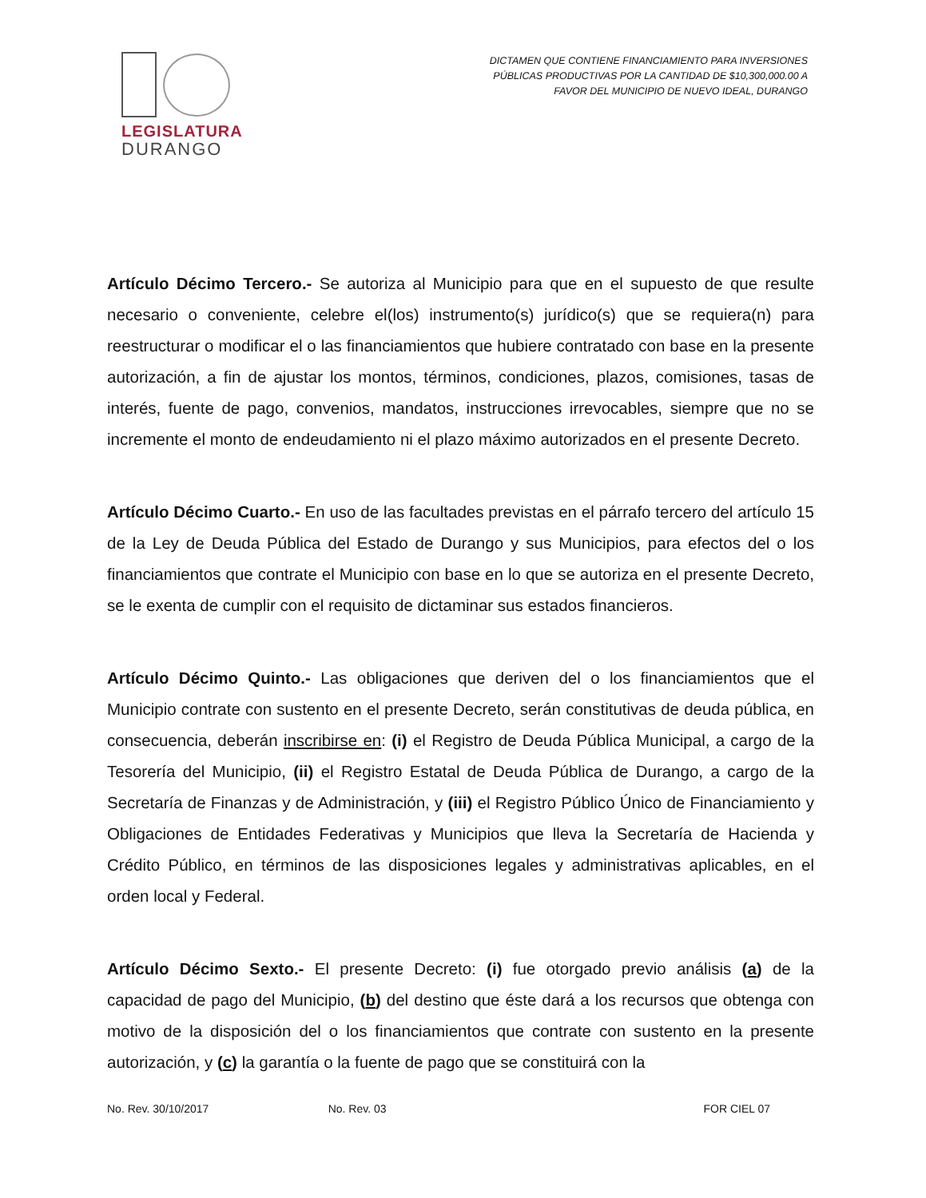LEGISLATURA
DURANGO
DICTAMEN QUE CONTIENE FINANCIAMIENTO PARA INVERSIONES
PÚBLICAS PRODUCTIVAS POR LA CANTIDAD DE $10,300,000.00 A
FAVOR DEL MUNICIPIO DE NUEVO IDEAL, DURANGO
Artículo Décimo Tercero.- Se autoriza al Municipio para que en el supuesto de que resulte necesario o conveniente, celebre el(los) instrumento(s) jurídico(s) que se requiera(n) para reestructurar o modificar el o las financiamientos que hubiere contratado con base en la presente autorización, a fin de ajustar los montos, términos, condiciones, plazos, comisiones, tasas de interés, fuente de pago, convenios, mandatos, instrucciones irrevocables, siempre que no se incremente el monto de endeudamiento ni el plazo máximo autorizados en el presente Decreto.
Artículo Décimo Cuarto.- En uso de las facultades previstas en el párrafo tercero del artículo 15 de la Ley de Deuda Pública del Estado de Durango y sus Municipios, para efectos del o los financiamientos que contrate el Municipio con base en lo que se autoriza en el presente Decreto, se le exenta de cumplir con el requisito de dictaminar sus estados financieros.
Artículo Décimo Quinto.- Las obligaciones que deriven del o los financiamientos que el Municipio contrate con sustento en el presente Decreto, serán constitutivas de deuda pública, en consecuencia, deberán inscribirse en: (i) el Registro de Deuda Pública Municipal, a cargo de la Tesorería del Municipio, (ii) el Registro Estatal de Deuda Pública de Durango, a cargo de la Secretaría de Finanzas y de Administración, y (iii) el Registro Público Único de Financiamiento y Obligaciones de Entidades Federativas y Municipios que lleva la Secretaría de Hacienda y Crédito Público, en términos de las disposiciones legales y administrativas aplicables, en el orden local y Federal.
Artículo Décimo Sexto.- El presente Decreto: (i) fue otorgado previo análisis (a) de la capacidad de pago del Municipio, (b) del destino que éste dará a los recursos que obtenga con motivo de la disposición del o los financiamientos que contrate con sustento en la presente autorización, y (c) la garantía o la fuente de pago que se constituirá con la
No. Rev. 30/10/2017 No. Rev. 03 FOR CIEL 07